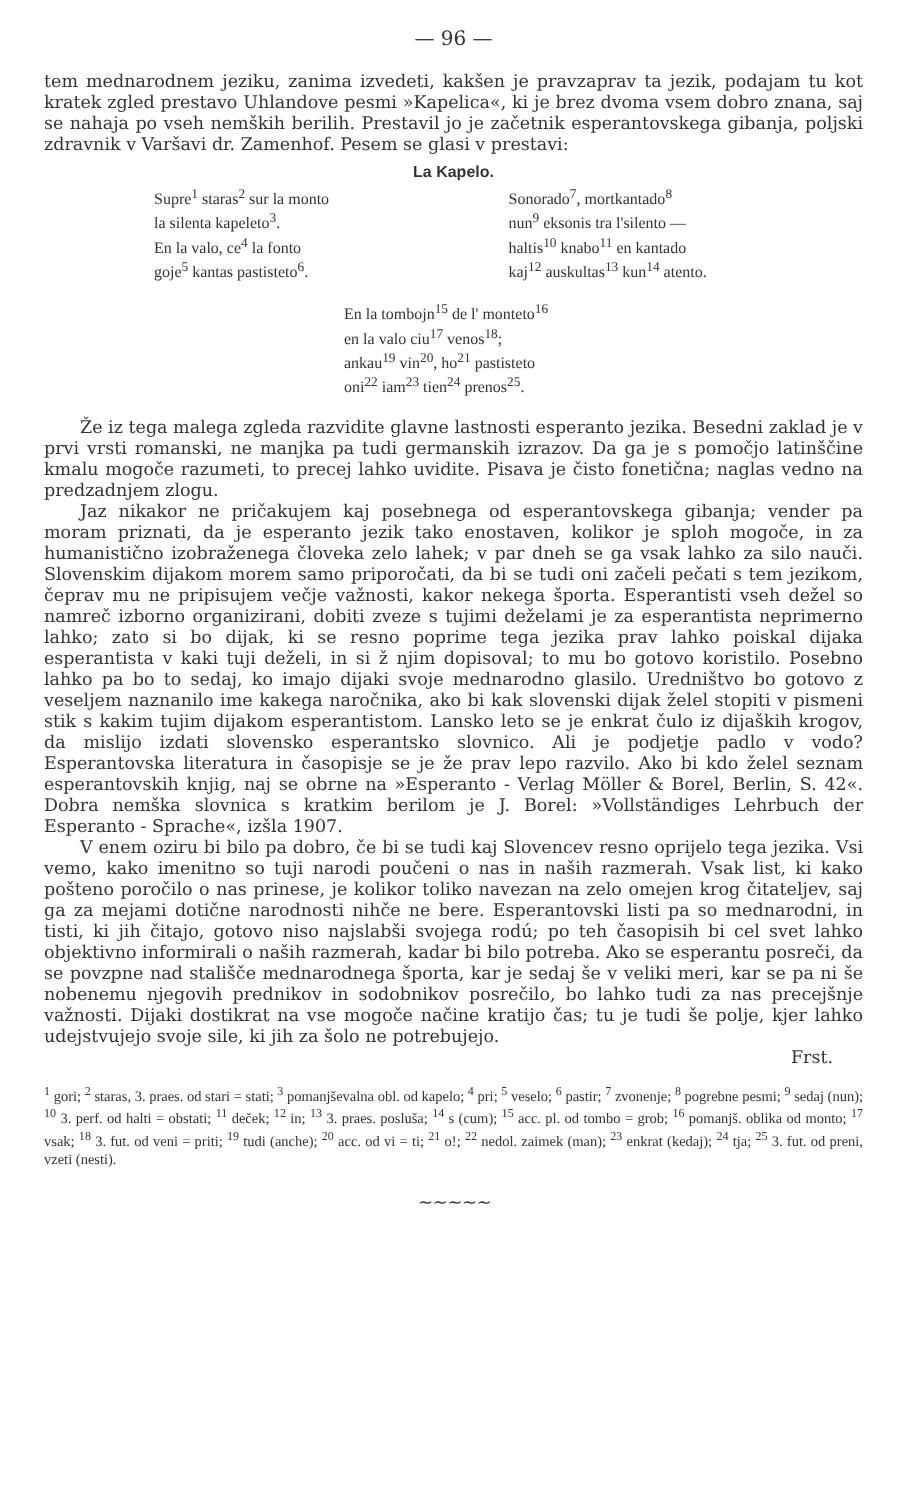— 96 —
tem mednarodnem jeziku, zanima izvedeti, kakšen je pravzaprav ta jezik, podajam tu kot kratek zgled prestavo Uhlandove pesmi »Kapelica«, ki je brez dvoma vsem dobro znana, saj se nahaja po vseh nemških berilih. Prestavil jo je začetnik esperantovskega gibanja, poljski zdravnik v Varšavi dr. Zamenhof. Pesem se glasi v prestavi:
La Kapelo.
Supre<sup>1</sup> staras<sup>2</sup> sur la monto
la silenta kapeleto<sup>3</sup>.
En la valo, ce<sup>4</sup> la fonto
goje<sup>5</sup> kantas pastisteto<sup>6</sup>.
Sonorado<sup>7</sup>, mortkantado<sup>8</sup>
nun<sup>9</sup> eksonis tra l'silento —
haltis<sup>10</sup> knabo<sup>11</sup> en kantado
kaj<sup>12</sup> auskultas<sup>13</sup> kun<sup>14</sup> atento.
En la tombojn<sup>15</sup> de l' monteto<sup>16</sup>
en la valo ciu<sup>17</sup> venos<sup>18</sup>;
ankau<sup>19</sup> vin<sup>20</sup>, ho<sup>21</sup> pastisteto
oni<sup>22</sup> iam<sup>23</sup> tien<sup>24</sup> prenos<sup>25</sup>.
Že iz tega malega zgleda razvidite glavne lastnosti esperanto jezika. Besedni zaklad je v prvi vrsti romanski, ne manjka pa tudi germanskih izrazov. Da ga je s pomočjo latinščine kmalu mogoče razumeti, to precej lahko uvidite. Pisava je čisto fonetična; naglas vedno na predzadnjem zlogu.
Jaz nikakor ne pričakujem kaj posebnega od esperantovskega gibanja; vender pa moram priznati, da je esperanto jezik tako enostaven, kolikor je sploh mogoče, in za humanistično izobraženega človeka zelo lahek; v par dneh se ga vsak lahko za silo nauči. Slovenskim dijakom morem samo priporočati, da bi se tudi oni začeli pečati s tem jezikom, čeprav mu ne pripisujem večje važnosti, kakor nekega športa. Esperantisti vseh dežel so namreč izborno organizirani, dobiti zveze s tujimi deželami je za esperantista neprimerno lahko; zato si bo dijak, ki se resno poprime tega jezika prav lahko poiskal dijaka esperantista v kaki tuji deželi, in si ž njim dopisoval; to mu bo gotovo koristilo. Posebno lahko pa bo to sedaj, ko imajo dijaki svoje mednarodno glasilo. Uredništvo bo gotovo z veseljem naznanilo ime kakega naročnika, ako bi kak slovenski dijak želel stopiti v pismeni stik s kakim tujim dijakom esperantistom. Lansko leto se je enkrat čulo iz dijaških krogov, da mislijo izdati slovensko esperantsko slovnico. Ali je podjetje padlo v vodo? Esperantovska literatura in časopisje se je že prav lepo razvilo. Ako bi kdo želel seznam esperantovskih knjig, naj se obrne na »Esperanto - Verlag Möller & Borel, Berlin, S. 42«. Dobra nemška slovnica s kratkim berilom je J. Borel: »Vollständiges Lehrbuch der Esperanto - Sprache«, izšla 1907.
V enem oziru bi bilo pa dobro, če bi se tudi kaj Slovencev resno oprijelo tega jezika. Vsi vemo, kako imenitno so tuji narodi poučeni o nas in naših razmerah. Vsak list, ki kako pošteno poročilo o nas prinese, je kolikor toliko navezan na zelo omejen krog čitateljev, saj ga za mejami dotične narodnosti nihče ne bere. Esperantovski listi pa so mednarodni, in tisti, ki jih čitajo, gotovo niso najslabši svojega rodú; po teh časopisih bi cel svet lahko objektivno informirali o naših razmerah, kadar bi bilo potreba. Ako se esperantu posreči, da se povzpne nad stališče mednarodnega športa, kar je sedaj še v veliki meri, kar se pa ni še nobenemu njegovih prednikov in sodobnikov posrečilo, bo lahko tudi za nas precejšnje važnosti. Dijaki dostikrat na vse mogoče načine kratijo čas; tu je tudi še polje, kjer lahko udejstvujejo svoje sile, ki jih za šolo ne potrebujejo.
Frst.
<sup>1</sup> gori; <sup>2</sup> staras, 3. praes. od stari = stati; <sup>3</sup> pomanjševalna obl. od kapelo; <sup>4</sup> pri; <sup>5</sup> veselo; <sup>6</sup> pastir; <sup>7</sup> zvonenje; <sup>8</sup> pogrebne pesmi; <sup>9</sup> sedaj (nun); <sup>10</sup> 3. perf. od halti = obstati; <sup>11</sup> deček; <sup>12</sup> in; <sup>13</sup> 3. praes. posluša; <sup>14</sup> s (cum); <sup>15</sup> acc. pl. od tombo = grob; <sup>16</sup> pomanjš. oblika od monto; <sup>17</sup> vsak; <sup>18</sup> 3. fut. od veni = priti; <sup>19</sup> tudi (anche); <sup>20</sup> acc. od vi = ti; <sup>21</sup> o!; <sup>22</sup> nedol. zaimek (man); <sup>23</sup> enkrat (kedaj); <sup>24</sup> tja; <sup>25</sup> 3. fut. od preni, vzeti (nesti).
~~~~~